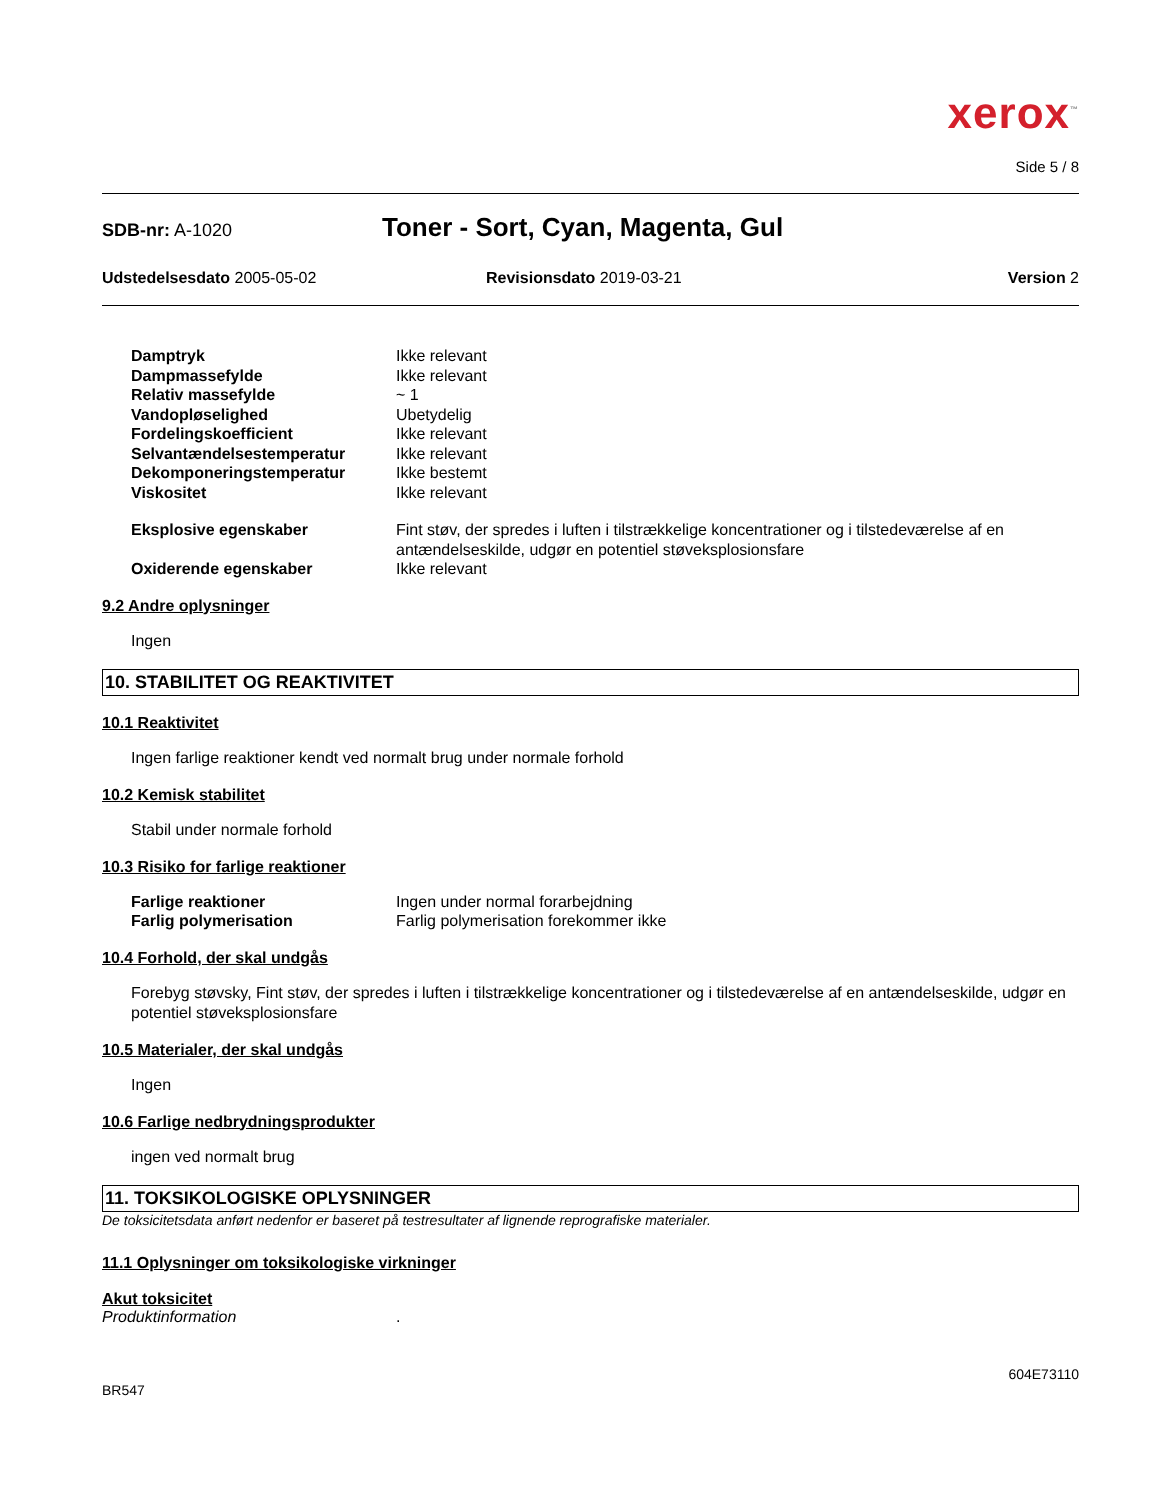xerox<sup>™</sup>
Side 5 / 8
SDB-nr: A-1020
Toner - Sort, Cyan, Magenta, Gul
Udstedelsesdato 2005-05-02 Revisionsdato 2019-03-21 Version 2
Damptryk Ikke relevant Dampmassefylde Ikke relevant Relativ massefylde ~ 1 Vandopløselighed Ubetydelig Fordelingskoefficient Ikke relevant Selvantændelsestemperatur Ikke relevant Dekomponeringstemperatur Ikke bestemt Viskositet Ikke relevant
Eksplosive egenskaber Fint støv, der spredes i luften i tilstrækkelige koncentrationer og i tilstedeværelse af en antændelseskilde, udgør en potentiel støveksplosionsfare Oxiderende egenskaber Ikke relevant
9.2 Andre oplysninger
Ingen
10. STABILITET OG REAKTIVITET
10.1 Reaktivitet
Ingen farlige reaktioner kendt ved normalt brug under normale forhold
10.2 Kemisk stabilitet
Stabil under normale forhold
10.3 Risiko for farlige reaktioner
Farlige reaktioner Ingen under normal forarbejdning Farlig polymerisation Farlig polymerisation forekommer ikke
10.4 Forhold, der skal undgås
Forebyg støvsky, Fint støv, der spredes i luften i tilstrækkelige koncentrationer og i tilstedeværelse af en antændelseskilde, udgør en potentiel støveksplosionsfare
10.5 Materialer, der skal undgås
Ingen
10.6 Farlige nedbrydningsprodukter
ingen ved normalt brug
11. TOKSIKOLOGISKE OPLYSNINGER
De toksicitetsdata anført nedenfor er baseret på testresultater af lignende reprografiske materialer.
11.1 Oplysninger om toksikologiske virkninger
Akut toksicitet
Produktinformation.
604E73110
BR547